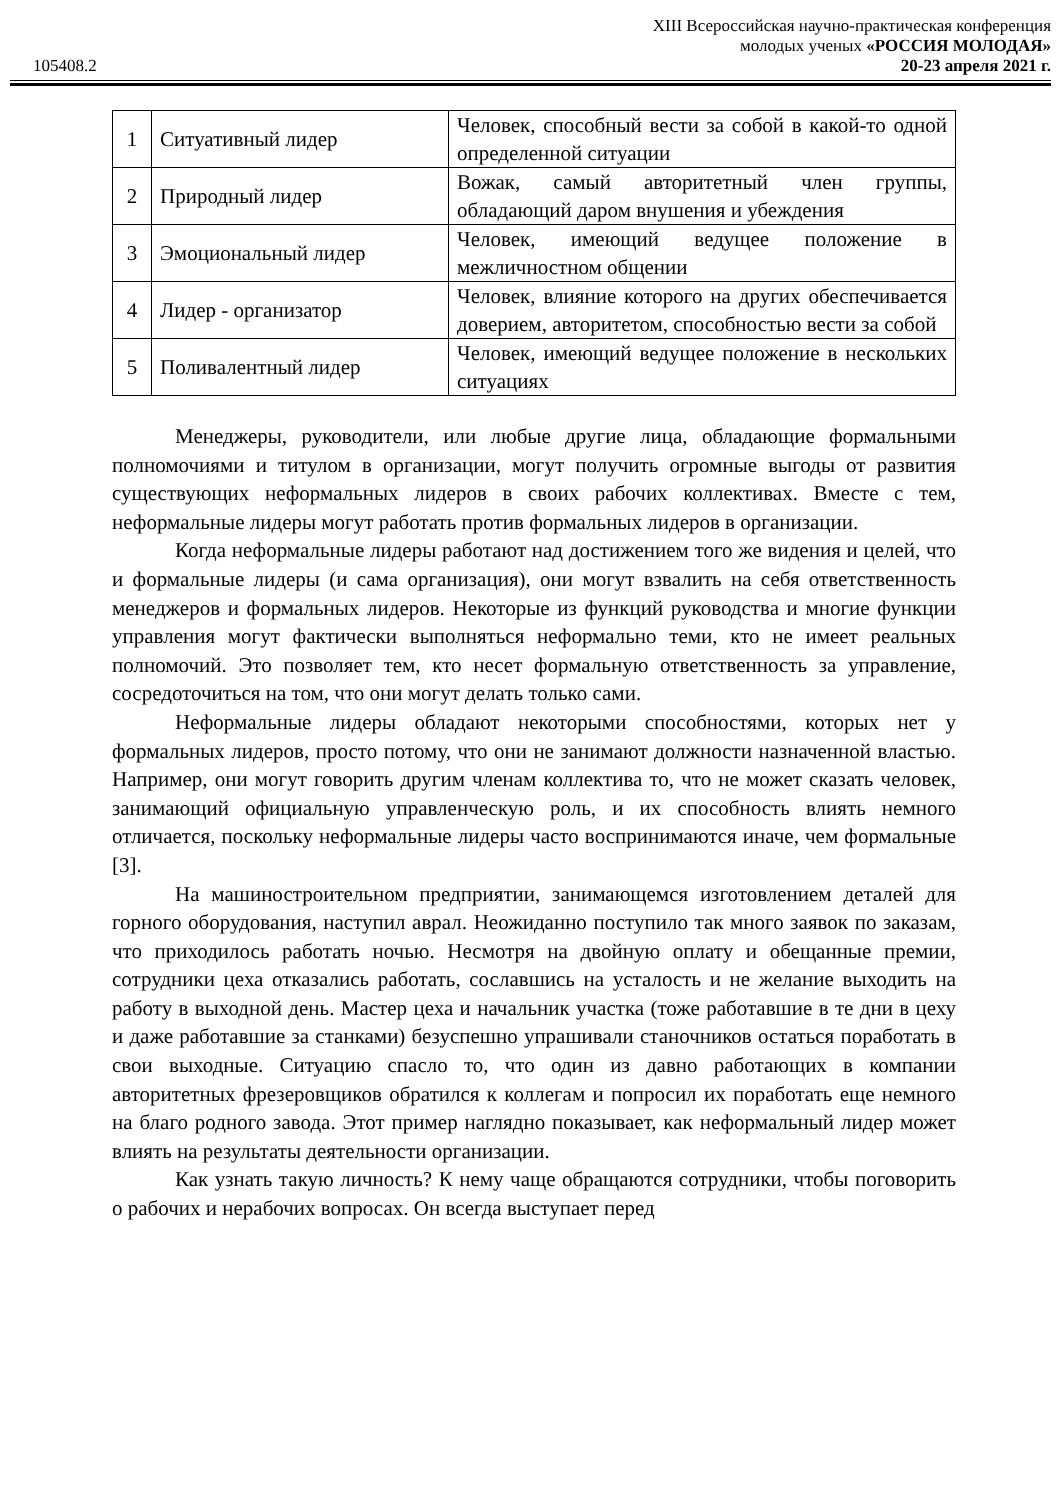105408.2
XIII Всероссийская научно-практическая конференция
молодых ученых «РОССИЯ МОЛОДАЯ»
20-23 апреля 2021 г.
| 1 | Ситуативный лидер | Человек, способный вести за собой в какой-то одной определенной ситуации |
| 2 | Природный лидер | Вожак, самый авторитетный член группы, обладающий даром внушения и убеждения |
| 3 | Эмоциональный лидер | Человек, имеющий ведущее положение в межличностном общении |
| 4 | Лидер - организатор | Человек, влияние которого на других обеспечивается доверием, авторитетом, способностью вести за собой |
| 5 | Поливалентный лидер | Человек, имеющий ведущее положение в нескольких ситуациях |
Менеджеры, руководители, или любые другие лица, обладающие формальными полномочиями и титулом в организации, могут получить огромные выгоды от развития существующих неформальных лидеров в своих рабочих коллективах. Вместе с тем, неформальные лидеры могут работать против формальных лидеров в организации.
Когда неформальные лидеры работают над достижением того же видения и целей, что и формальные лидеры (и сама организация), они могут взвалить на себя ответственность менеджеров и формальных лидеров. Некоторые из функций руководства и многие функции управления могут фактически выполняться неформально теми, кто не имеет реальных полномочий. Это позволяет тем, кто несет формальную ответственность за управление, сосредоточиться на том, что они могут делать только сами.
Неформальные лидеры обладают некоторыми способностями, которых нет у формальных лидеров, просто потому, что они не занимают должности назначенной властью. Например, они могут говорить другим членам коллектива то, что не может сказать человек, занимающий официальную управленческую роль, и их способность влиять немного отличается, поскольку неформальные лидеры часто воспринимаются иначе, чем формальные [3].
На машиностроительном предприятии, занимающемся изготовлением деталей для горного оборудования, наступил аврал. Неожиданно поступило так много заявок по заказам, что приходилось работать ночью. Несмотря на двойную оплату и обещанные премии, сотрудники цеха отказались работать, сославшись на усталость и не желание выходить на работу в выходной день. Мастер цеха и начальник участка (тоже работавшие в те дни в цеху и даже работавшие за станками) безуспешно упрашивали станочников остаться поработать в свои выходные. Ситуацию спасло то, что один из давно работающих в компании авторитетных фрезеровщиков обратился к коллегам и попросил их поработать еще немного на благо родного завода. Этот пример наглядно показывает, как неформальный лидер может влиять на результаты деятельности организации.
Как узнать такую личность? К нему чаще обращаются сотрудники, чтобы поговорить о рабочих и нерабочих вопросах. Он всегда выступает перед